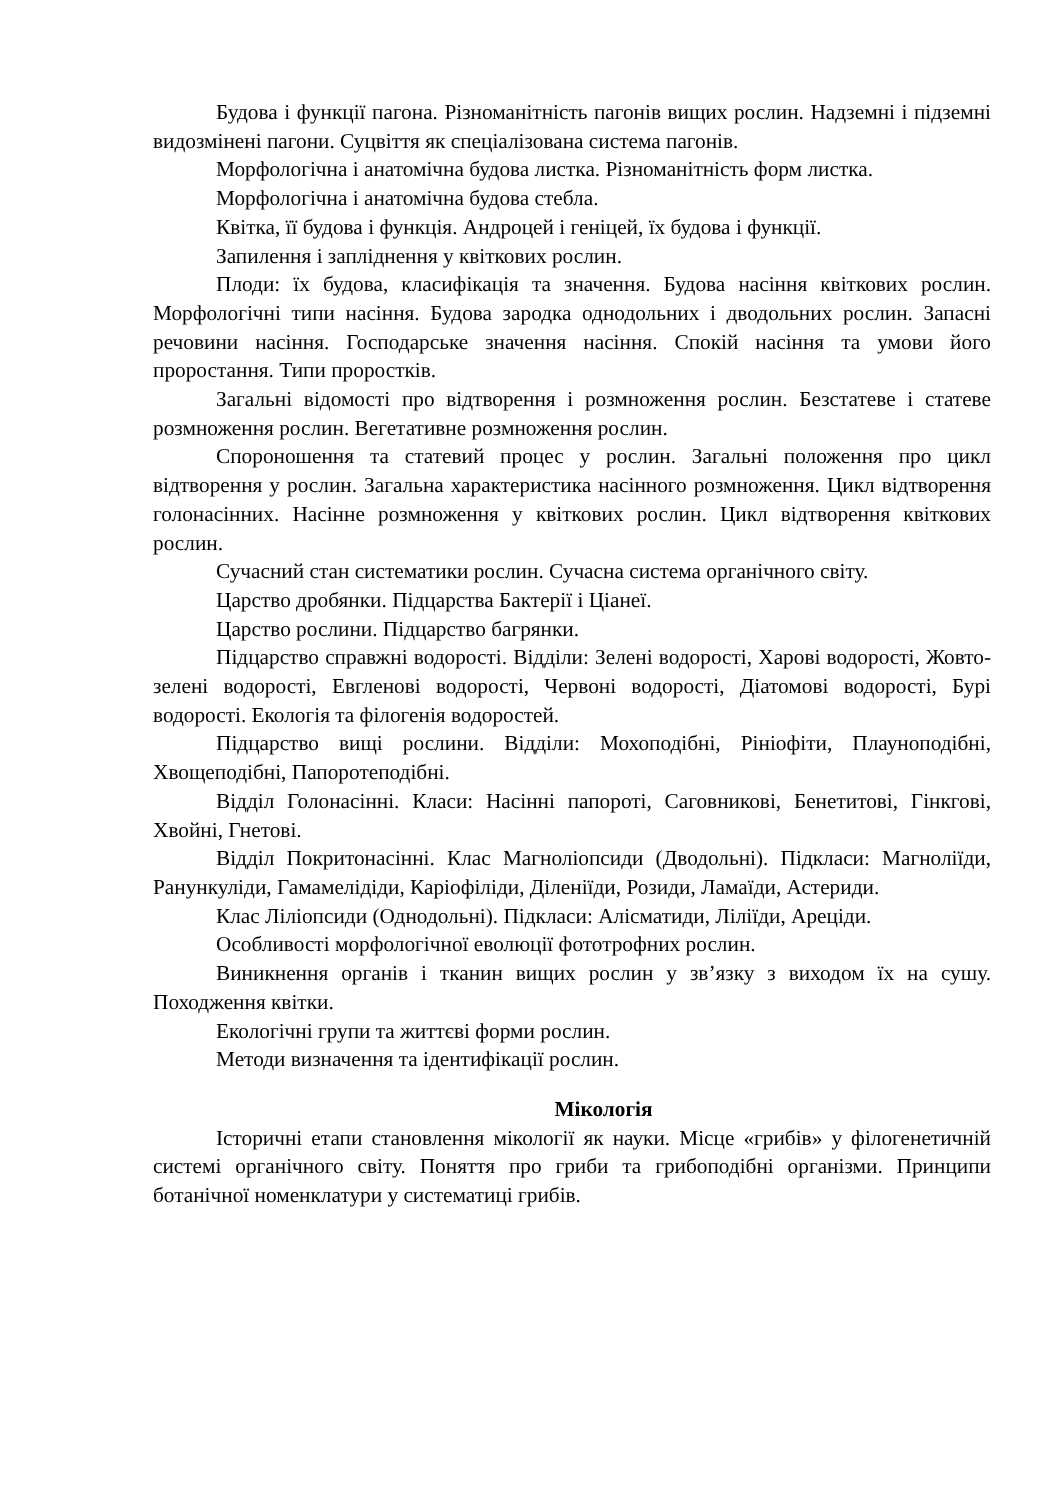Будова і функції пагона. Різноманітність пагонів вищих рослин. Надземні і підземні видозмінені пагони. Суцвіття як спеціалізована система пагонів.
Морфологічна і анатомічна будова листка. Різноманітність форм листка.
Морфологічна і анатомічна будова стебла.
Квітка, її будова і функція. Андроцей і геніцей, їх будова і функції.
Запилення і запліднення у квіткових рослин.
Плоди: їх будова, класифікація та значення. Будова насіння квіткових рослин. Морфологічні типи насіння. Будова зародка однодольних і дводольних рослин. Запасні речовини насіння. Господарське значення насіння. Спокій насіння та умови його проростання. Типи проростків.
Загальні відомості про відтворення і розмноження рослин. Безстатеве і статеве розмноження рослин. Вегетативне розмноження рослин.
Спороношення та статевий процес у рослин. Загальні положення про цикл відтворення у рослин. Загальна характеристика насінного розмноження. Цикл відтворення голонасінних. Насінне розмноження у квіткових рослин. Цикл відтворення квіткових рослин.
Сучасний стан систематики рослин. Сучасна система органічного світу.
Царство дробянки. Підцарства Бактерії і Ціанеї.
Царство рослини. Підцарство багрянки.
Підцарство справжні водорості. Відділи: Зелені водорості, Харові водорості, Жовто-зелені водорості, Евгленові водорості, Червоні водорості, Діатомові водорості, Бурі водорості. Екологія та філогенія водоростей.
Підцарство вищі рослини. Відділи: Мохоподібні, Рініофіти, Плауноподібні, Хвощеподібні, Папоротеподібні.
Відділ Голонасінні. Класи: Насінні папороті, Саговникові, Бенетитові, Гінкгові, Хвойні, Гнетові.
Відділ Покритонасінні. Клас Магноліопсиди (Дводольні). Підкласи: Магноліїди, Ранункуліди, Гамамелідіди, Каріофіліди, Діленіїди, Розиди, Ламаїди, Астериди.
Клас Ліліопсиди (Однодольні). Підкласи: Алісматиди, Ліліїди, Ареціди.
Особливості морфологічної еволюції фототрофних рослин.
Виникнення органів і тканин вищих рослин у зв’язку з виходом їх на сушу. Походження квітки.
Екологічні групи та життєві форми рослин.
Методи визначення та ідентифікації рослин.
Мікологія
Історичні етапи становлення мікології як науки. Місце «грибів» у філогенетичній системі органічного світу. Поняття про гриби та грибоподібні організми. Принципи ботанічної номенклатури у систематиці грибів.